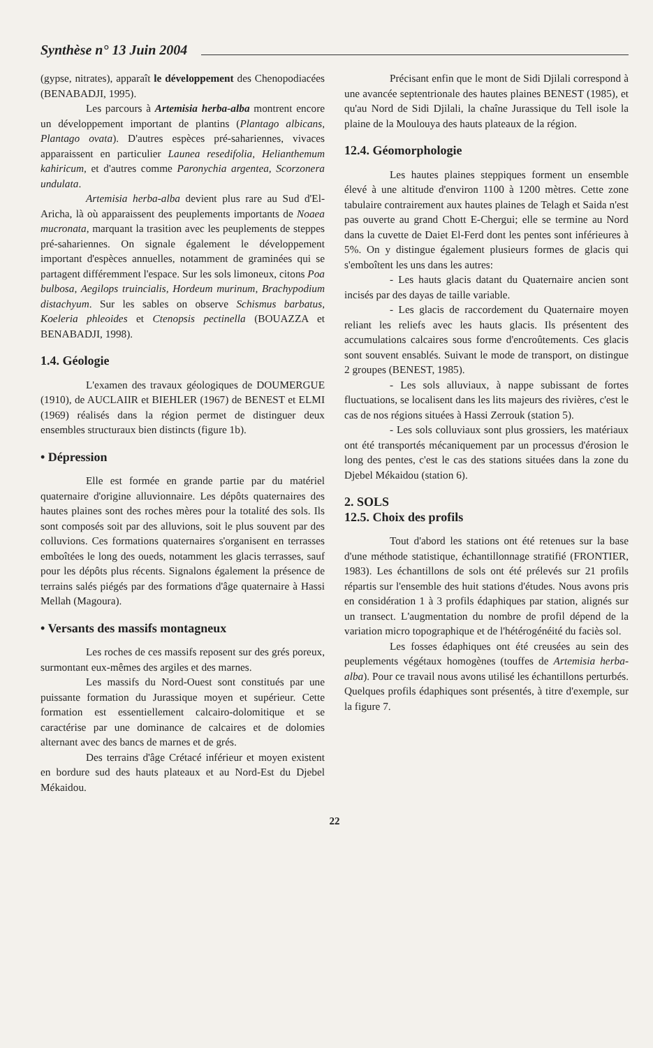Synthèse n° 13 Juin 2004
(gypse, nitrates), apparaît le développement des Chenopodiacées (BENABADJI, 1995).
Les parcours à Artemisia herba-alba montrent encore un développement important de plantins (Plantago albicans, Plantago ovata). D'autres espèces pré-sahariennes, vivaces apparaissent en particulier Launea resedifolia, Helianthemum kahiricum, et d'autres comme Paronychia argentea, Scorzonera undulata.
Artemisia herba-alba devient plus rare au Sud d'El-Aricha, là où apparaissent des peuplements importants de Noaea mucronata, marquant la trasition avec les peuplements de steppes pré-sahariennes. On signale également le développement important d'espèces annuelles, notamment de graminées qui se partagent différemment l'espace. Sur les sols limoneux, citons Poa bulbosa, Aegilops truincialis, Hordeum murinum, Brachypodium distachyum. Sur les sables on observe Schismus barbatus, Koeleria phleoides et Ctenopsis pectinella (BOUAZZA et BENABADJI, 1998).
1.4. Géologie
L'examen des travaux géologiques de DOUMERGUE (1910), de AUCLAIIR et BIEHLER (1967) de BENEST et ELMI (1969) réalisés dans la région permet de distinguer deux ensembles structuraux bien distincts (figure 1b).
• Dépression
Elle est formée en grande partie par du matériel quaternaire d'origine alluvionnaire. Les dépôts quaternaires des hautes plaines sont des roches mères pour la totalité des sols. Ils sont composés soit par des alluvions, soit le plus souvent par des colluvions. Ces formations quaternaires s'organisent en terrasses emboîtées le long des oueds, notamment les glacis terrasses, sauf pour les dépôts plus récents. Signalons également la présence de terrains salés piégés par des formations d'âge quaternaire à Hassi Mellah (Magoura).
• Versants des massifs montagneux
Les roches de ces massifs reposent sur des grés poreux, surmontant eux-mêmes des argiles et des marnes.
Les massifs du Nord-Ouest sont constitués par une puissante formation du Jurassique moyen et supérieur. Cette formation est essentiellement calcairo-dolomitique et se caractérise par une dominance de calcaires et de dolomies alternant avec des bancs de marnes et de grés.
Des terrains d'âge Crétacé inférieur et moyen existent en bordure sud des hauts plateaux et au Nord-Est du Djebel Mékaidou.
Précisant enfin que le mont de Sidi Djilali correspond à une avancée septentrionale des hautes plaines BENEST (1985), et qu'au Nord de Sidi Djilali, la chaîne Jurassique du Tell isole la plaine de la Moulouya des hauts plateaux de la région.
12.4. Géomorphologie
Les hautes plaines steppiques forment un ensemble élevé à une altitude d'environ 1100 à 1200 mètres. Cette zone tabulaire contrairement aux hautes plaines de Telagh et Saida n'est pas ouverte au grand Chott E-Chergui; elle se termine au Nord dans la cuvette de Daiet El-Ferd dont les pentes sont inférieures à 5%. On y distingue également plusieurs formes de glacis qui s'emboîtent les uns dans les autres:
- Les hauts glacis datant du Quaternaire ancien sont incisés par des dayas de taille variable.
- Les glacis de raccordement du Quaternaire moyen reliant les reliefs avec les hauts glacis. Ils présentent des accumulations calcaires sous forme d'encroûtements. Ces glacis sont souvent ensablés. Suivant le mode de transport, on distingue 2 groupes (BENEST, 1985).
- Les sols alluviaux, à nappe subissant de fortes fluctuations, se localisent dans les lits majeurs des rivières, c'est le cas de nos régions situées à Hassi Zerrouk (station 5).
- Les sols colluviaux sont plus grossiers, les matériaux ont été transportés mécaniquement par un processus d'érosion le long des pentes, c'est le cas des stations situées dans la zone du Djebel Mékaidou (station 6).
2. SOLS
12.5. Choix des profils
Tout d'abord les stations ont été retenues sur la base d'une méthode statistique, échantillonnage stratifié (FRONTIER, 1983). Les échantillons de sols ont été prélevés sur 21 profils répartis sur l'ensemble des huit stations d'études. Nous avons pris en considération 1 à 3 profils édaphiques par station, alignés sur un transect. L'augmentation du nombre de profil dépend de la variation micro topographique et de l'hétérogénéité du faciès sol.
Les fosses édaphiques ont été creusées au sein des peuplements végétaux homogènes (touffes de Artemisia herba-alba). Pour ce travail nous avons utilisé les échantillons perturbés. Quelques profils édaphiques sont présentés, à titre d'exemple, sur la figure 7.
22